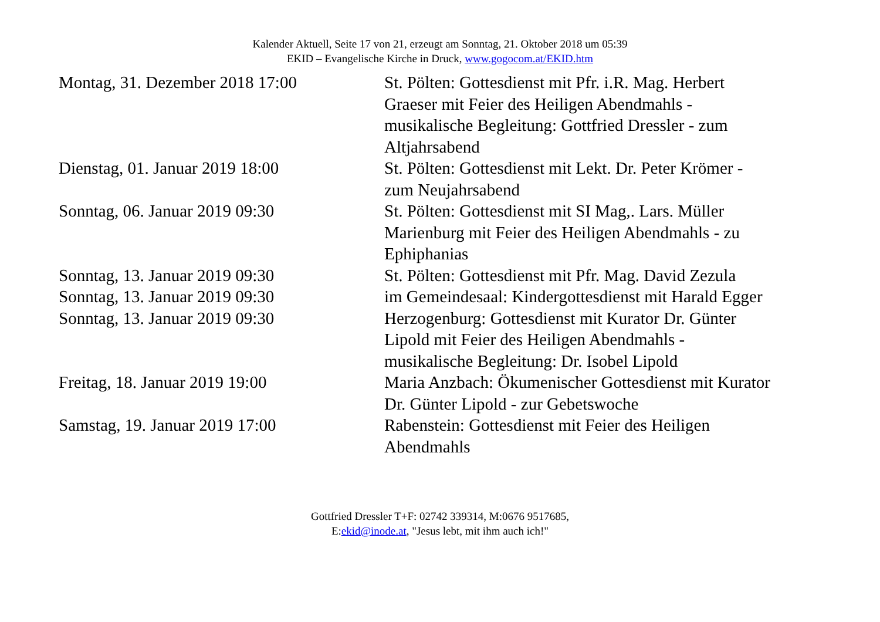Kalender Aktuell, Seite 17 von 21, erzeugt am Sonntag, 21. Oktober 2018 um 05:39
EKID – Evangelische Kirche in Druck, www.gogocom.at/EKID.htm
| Montag, 31. Dezember 2018 17:00 | St. Pölten: Gottesdienst mit Pfr. i.R. Mag. Herbert Graeser mit Feier des Heiligen Abendmahls - musikalische Begleitung: Gottfried Dressler - zum Altjahrsabend |
| Dienstag, 01. Januar 2019 18:00 | St. Pölten: Gottesdienst mit Lekt. Dr. Peter Krömer - zum Neujahrsabend |
| Sonntag, 06. Januar 2019 09:30 | St. Pölten: Gottesdienst mit SI Mag,. Lars. Müller Marienburg mit Feier des Heiligen Abendmahls - zu Ephiphanias |
| Sonntag, 13. Januar 2019 09:30 | St. Pölten: Gottesdienst mit Pfr. Mag. David Zezula |
| Sonntag, 13. Januar 2019 09:30 | im Gemeindesaal: Kindergottesdienst mit Harald Egger |
| Sonntag, 13. Januar 2019 09:30 | Herzogenburg: Gottesdienst mit Kurator Dr. Günter Lipold mit Feier des Heiligen Abendmahls - musikalische Begleitung: Dr. Isobel Lipold |
| Freitag, 18. Januar 2019 19:00 | Maria Anzbach: Ökumenischer Gottesdienst mit Kurator Dr. Günter Lipold - zur Gebetswoche |
| Samstag, 19. Januar 2019 17:00 | Rabenstein: Gottesdienst mit Feier des Heiligen Abendmahls |
Gottfried Dressler T+F: 02742 339314, M:0676 9517685,
E:ekid@inode.at, "Jesus lebt, mit ihm auch ich!"